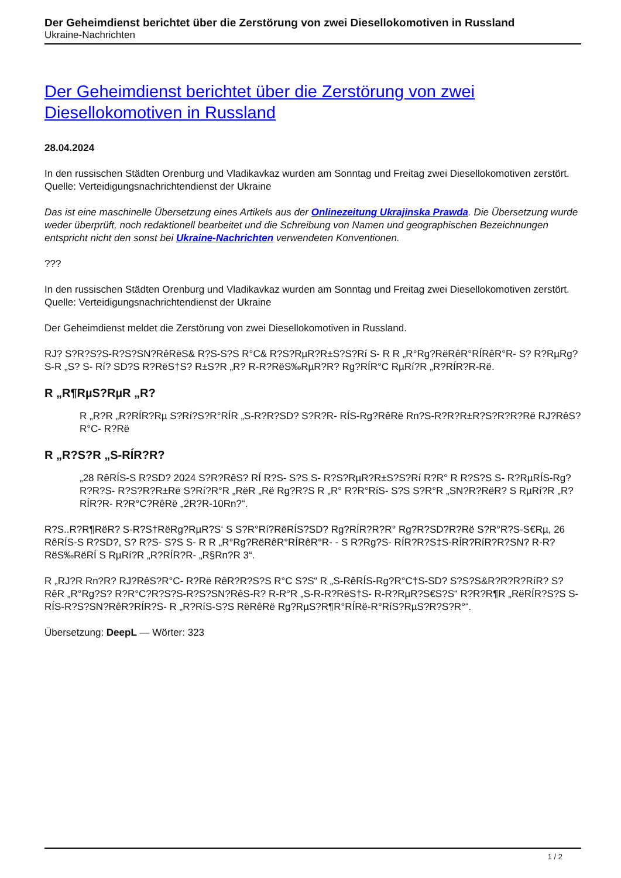Der Geheimdienst berichtet über die Zerstörung von zwei Diesellokomotiven in Russland
Ukraine-Nachrichten
Der Geheimdienst berichtet über die Zerstörung von zwei Diesellokomotiven in Russland
28.04.2024
In den russischen Städten Orenburg und Vladikavkaz wurden am Sonntag und Freitag zwei Diesellokomotiven zerstört.
Quelle: Verteidigungsnachrichtendienst der Ukraine
Das ist eine maschinelle Übersetzung eines Artikels aus der Onlinezeitung Ukrajinska Prawda. Die Übersetzung wurde weder überprüft, noch redaktionell bearbeitet und die Schreibung von Namen und geographischen Bezeichnungen entspricht nicht den sonst bei Ukraine-Nachrichten verwendeten Konventionen.
???
In den russischen Städten Orenburg und Vladikavkaz wurden am Sonntag und Freitag zwei Diesellokomotiven zerstört.
Quelle: Verteidigungsnachrichtendienst der Ukraine
Der Geheimdienst meldet die Zerstörung von zwei Diesellokomotiven in Russland.
RЈ? S?R?S?S-R?S?SN?RêRëS& R?S-S?S R°C& R?S?RµR?R±S?S?Rí S- R R „R°Rg?RëRêR°RÍRêR°R- S? R?RµRg?S-R „S? S- Rí? SD?S R?RëS†S? R±S?R „R? R-R?RëS‰RµR?R? Rg?RÍR°C RµRí?R „R?RÍR?R-Rë.
R „R¶RµS?RµR „R?
R „R?R „R?RÍR?Rµ S?Rí?S?R°RÍR „S-R?R?SD? S?R?R- RÍS-Rg?RêRë Rn?S-R?R?R±R?S?R?R?Rë RЈ?RêS?R°C- R?Rë
R „R?S?R „S-RÍR?R?
„28 RêRÍS-S R?SD? 2024 S?R?RêS? RÍ R?S- S?S S- R?S?RµR?R±S?S?Rí R?R° R R?S?S S- R?RµRÍS-Rg?R?R?S- R?S?R?R±Rë S?Rí?R°R „RëR „Rë Rg?R?S R „R° R?R°RíS- S?S S?R°R „SN?R?RëR? S RµRí?R „R?RÍR?R- R?R°C?RêRë „2R?R-10Rn?“.
R?S..R?R¶RëR? S-R?S†RëRg?RµR?S‘ S S?R°Rí?RëRÍS?SD? Rg?RÍR?R?R° Rg?R?SD?R?Rë S?R°R?S-S€Rµ, 26 RêRÍS-S R?SD?, S? R?S- S?S S- R R „R°Rg?RëRêR°RÍRêR°R- - S R?Rg?S- RÍR?R?S‡S-RÍR?RíR?R?SN? R-R?RëS‰RëRÍ S RµRí?R „R?RÍR?R- „R§Rn?R 3“.
R „RЈ?R Rn?R? RЈ?RêS?R°C- R?Rë RêR?R?S?S R°C S?S“ R „S-RêRÍS-Rg?R°C†S-SD? S?S?S&R?R?R?RíR? S?RêR „R°Rg?S? R?R°C?R?S?S-R?S?SN?RêS-R? R-R°R „S-R-R?RëS†S- R-R?RµR?S€S?S“ R?R?R¶R „RëRÍR?S?S S- RÍS-R?S?SN?RêR?RÍR?S- R „R?RíS-S?S RëRêRë Rg?RµS?R¶R°RÍRë-R°RíS?RµS?R?S?R°“.
Übersetzung: DeepL — Wörter: 323
1 / 2